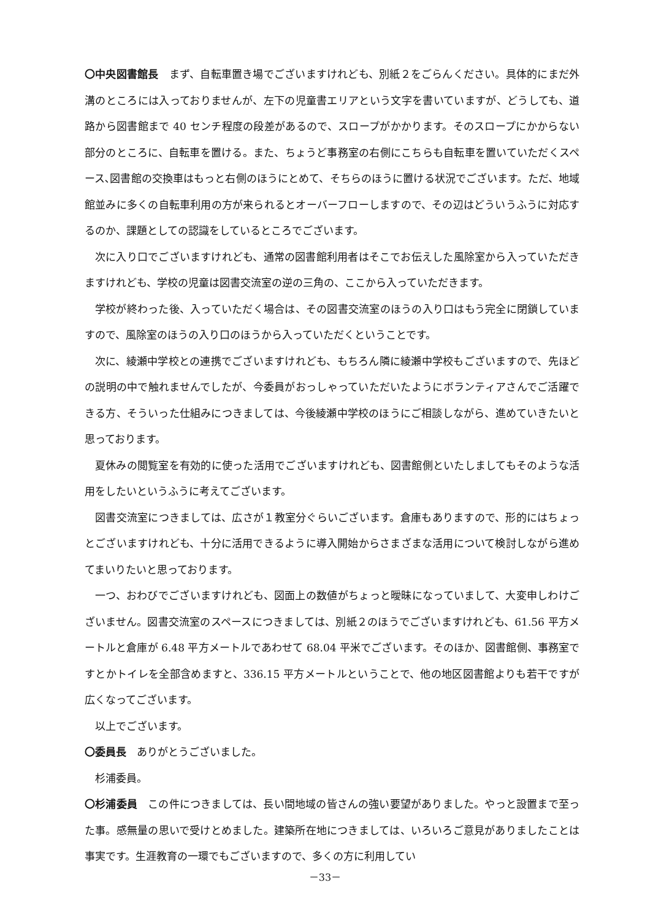〇中央図書館長　まず、自転車置き場でございますけれども、別紙２をごらんください。具体的にまだ外溝のところには入っておりませんが、左下の児童書エリアという文字を書いていますが、どうしても、道路から図書館まで 40 センチ程度の段差があるので、スロープがかかります。そのスロープにかからない部分のところに、自転車を置ける。また、ちょうど事務室の右側にこちらも自転車を置いていただくスペース､図書館の交換車はもっと右側のほうにとめて、そちらのほうに置ける状況でございます。ただ、地域館並みに多くの自転車利用の方が来られるとオーバーフローしますので、その辺はどういうふうに対応するのか、課題としての認識をしているところでございます。
次に入り口でございますけれども、通常の図書館利用者はそこでお伝えした風除室から入っていただきますけれども、学校の児童は図書交流室の逆の三角の、ここから入っていただきます。
学校が終わった後、入っていただく場合は、その図書交流室のほうの入り口はもう完全に閉鎖していますので、風除室のほうの入り口のほうから入っていただくということです。
次に、綾瀬中学校との連携でございますけれども、もちろん隣に綾瀬中学校もございますので、先ほどの説明の中で触れませんでしたが、今委員がおっしゃっていただいたようにボランティアさんでご活躍できる方、そういった仕組みにつきましては、今後綾瀬中学校のほうにご相談しながら、進めていきたいと思っております。
夏休みの閲覧室を有効的に使った活用でございますけれども、図書館側といたしましてもそのような活用をしたいというふうに考えてございます。
図書交流室につきましては、広さが１教室分ぐらいございます。倉庫もありますので、形的にはちょっとございますけれども、十分に活用できるように導入開始からさまざまな活用について検討しながら進めてまいりたいと思っております。
一つ、おわびでございますけれども、図面上の数値がちょっと曖昧になっていまして、大変申しわけございません。図書交流室のスペースにつきましては、別紙２のほうでございますけれども、61.56 平方メートルと倉庫が 6.48 平方メートルであわせて 68.04 平米でございます。そのほか、図書館側、事務室ですとかトイレを全部含めますと、336.15 平方メートルということで、他の地区図書館よりも若干ですが広くなってございます。
以上でございます。
〇委員長　ありがとうございました。
杉浦委員。
〇杉浦委員　この件につきましては、長い間地域の皆さんの強い要望がありました。やっと設置まで至った事。感無量の思いで受けとめました。建築所在地につきましては、いろいろご意見がありましたことは事実です。生涯教育の一環でもございますので、多くの方に利用してい
－33－